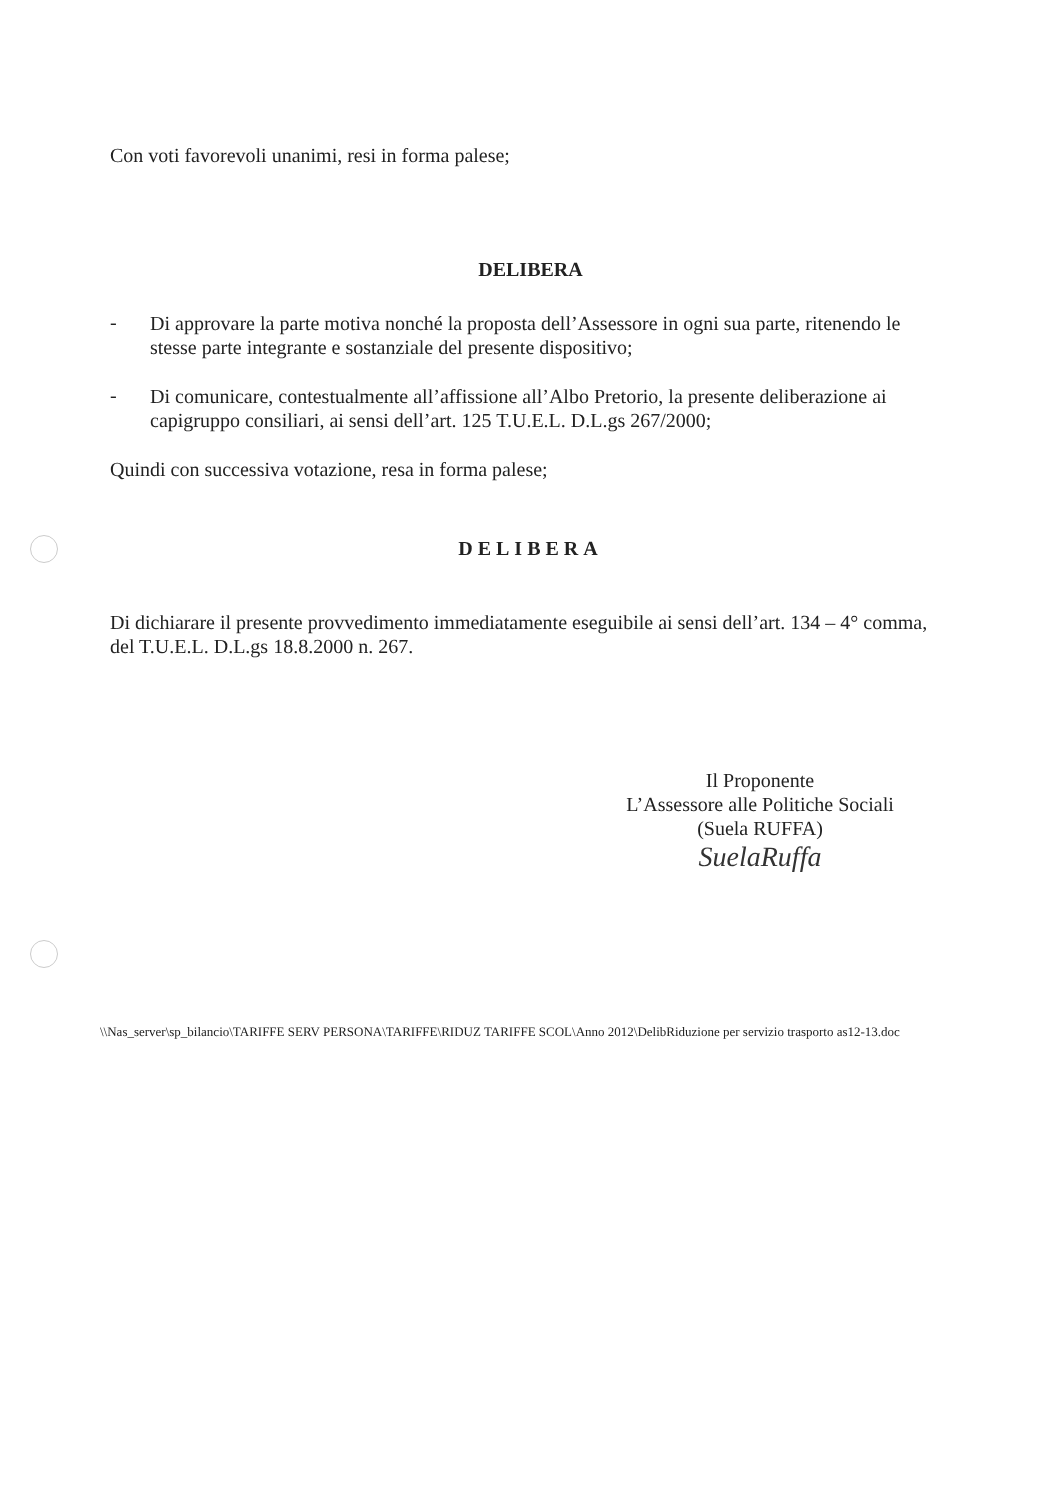Con voti favorevoli unanimi, resi in forma palese;
DELIBERA
-
Di approvare la parte motiva nonché la proposta dell’Assessore in ogni sua parte, ritenendo le stesse parte integrante e sostanziale del presente dispositivo;
-
Di comunicare, contestualmente all’affissione all’Albo Pretorio, la presente deliberazione ai capigruppo consiliari, ai sensi dell’art. 125 T.U.E.L. D.L.gs 267/2000;
Quindi con successiva votazione, resa in forma palese;
DELIBERA
Di dichiarare il presente provvedimento immediatamente eseguibile ai sensi dell’art. 134 – 4° comma, del T.U.E.L. D.L.gs 18.8.2000 n. 267.
Il Proponente
L’Assessore alle Politiche Sociali
(Suela RUFFA)
SuelaRuffa
\\Nas_server\sp_bilancio\TARIFFE SERV PERSONA\TARIFFE\RIDUZ TARIFFE SCOL\Anno 2012\DelibRiduzione per servizio trasporto as12-13.doc